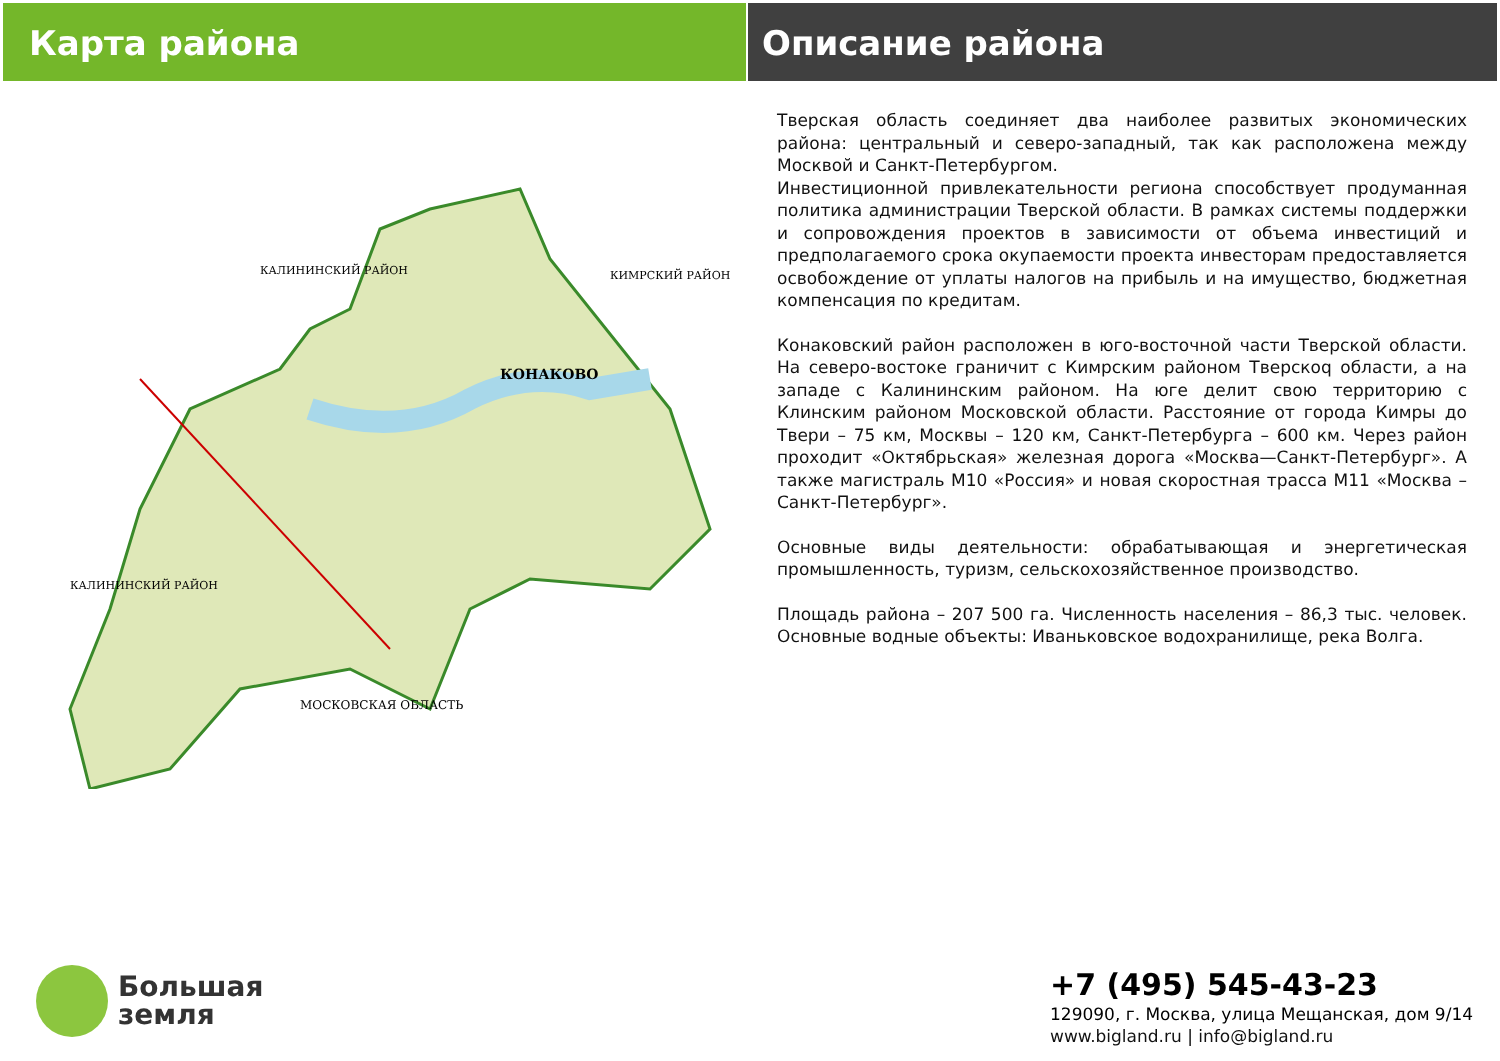Карта района Описание района
КОНАКОВО
КАЛИНИНСКИЙ РАЙОН
КИМРСКИЙ РАЙОН
КАЛИНИНСКИЙ РАЙОН
МОСКОВСКАЯ ОБЛАСТЬ
Тверская область соединяет два наиболее развитых экономических района: центральный и северо-западный, так как расположена между Москвой и Санкт-Петербургом.
Инвестиционной привлекательности региона способствует продуманная политика администрации Тверской области. В рамках системы поддержки и сопровождения проектов в зависимости от объема инвестиций и предполагаемого срока окупаемости проекта инвесторам предоставляется освобождение от уплаты налогов на прибыль и на имущество, бюджетная компенсация по кредитам.
Конаковский район расположен в юго-восточной части Тверской области. На северо-востоке граничит с Кимрским районом Тверскоq области, а на западе с Калининским районом. На юге делит свою территорию с Клинским районом Московской области. Расстояние от города Кимры до Твери – 75 км, Москвы – 120 км, Санкт-Петербурга – 600 км. Через район проходит «Октябрьская» железная дорога «Москва—Санкт-Петербург». А также магистраль М10 «Россия» и новая скоростная трасса М11 «Москва –Санкт-Петербург».
Основные виды деятельности: обрабатывающая и энергетическая промышленность, туризм, сельскохозяйственное производство.
Площадь района – 207 500 га. Численность населения – 86,3 тыс. человек. Основные водные объекты: Иваньковское водохранилище, река Волга.
Большая
земля
+7 (495) 545-43-23
129090, г. Москва, улица Мещанская, дом 9/14
www.bigland.ru | info@bigland.ru